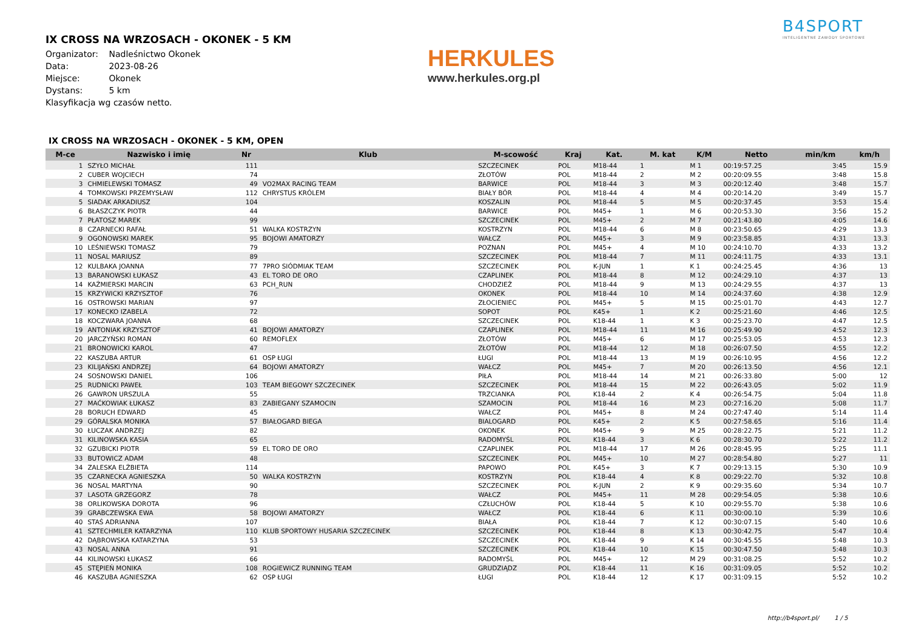B4SPORT
INTELIGENTNE ZAWODY SPORTOWE
HERKULES
www.herkules.org.pl
IX CROSS NA WRZOSACH - OKONEK - 5 KM
Organizator: Nadleśnictwo Okonek
Data: 2023-08-26
Miejsce: Okonek
Dystans: 5 km
Klasyfikacja wg czasów netto.
IX CROSS NA WRZOSACH - OKONEK - 5 KM, OPEN
| M-ce | Nazwisko i imię | Nr | Klub | M-scowość | Kraj | Kat. | M. kat | K/M | Netto | min/km | km/h |
| --- | --- | --- | --- | --- | --- | --- | --- | --- | --- | --- | --- |
| 1 | SZYŁO MICHAŁ | 111 | | SZCZECINEK | POL | M18-44 | 1 | M 1 | 00:19:57.25 | 3:45 | 15.9 |
| 2 | CUBER WOJCIECH | 74 | | ZŁOTÓW | POL | M18-44 | 2 | M 2 | 00:20:09.55 | 3:48 | 15.8 |
| 3 | CHMIELEWSKI TOMASZ | 49 | VO2MAX RACING TEAM | BARWICE | POL | M18-44 | 3 | M 3 | 00:20:12.40 | 3:48 | 15.7 |
| 4 | TOMKOWSKI PRZEMYSŁAW | 112 | CHRYSTUS KRÓLEM | BIAŁY BÓR | POL | M18-44 | 4 | M 4 | 00:20:14.20 | 3:49 | 15.7 |
| 5 | SIADAK ARKADIUSZ | 104 | | KOSZALIN | POL | M18-44 | 5 | M 5 | 00:20:37.45 | 3:53 | 15.4 |
| 6 | BŁASZCZYK PIOTR | 44 | | BARWICE | POL | M45+ | 1 | M 6 | 00:20:53.30 | 3:56 | 15.2 |
| 7 | PŁATOSZ MAREK | 99 | | SZCZECINEK | POL | M45+ | 2 | M 7 | 00:21:43.80 | 4:05 | 14.6 |
| 8 | CZARNECKI RAFAŁ | 51 | WALKA KOSTRZYN | KOSTRZYN | POL | M18-44 | 6 | M 8 | 00:23:50.65 | 4:29 | 13.3 |
| 9 | OGONOWSKI MAREK | 95 | BOJOWI AMATORZY | WAŁCZ | POL | M45+ | 3 | M 9 | 00:23:58.85 | 4:31 | 13.3 |
| 10 | LEŚNIEWSKI TOMASZ | 79 | | POZNAN | POL | M45+ | 4 | M 10 | 00:24:10.70 | 4:33 | 13.2 |
| 11 | NOSAL MARIUSZ | 89 | | SZCZECINEK | POL | M18-44 | 7 | M 11 | 00:24:11.75 | 4:33 | 13.1 |
| 12 | KULBAKA JOANNA | 77 | 7PRO SIÓDMIAK TEAM | SZCZECINEK | POL | K-JUN | 1 | K 1 | 00:24:25.45 | 4:36 | 13 |
| 13 | BARANOWSKI ŁUKASZ | 43 | EL TORO DE ORO | CZAPLINEK | POL | M18-44 | 8 | M 12 | 00:24:29.10 | 4:37 | 13 |
| 14 | KAŹMIERSKI MARCIN | 63 | PCH_RUN | CHODZIEŻ | POL | M18-44 | 9 | M 13 | 00:24:29.55 | 4:37 | 13 |
| 15 | KRZYWICKI KRZYSZTOF | 76 | | OKONEK | POL | M18-44 | 10 | M 14 | 00:24:37.60 | 4:38 | 12.9 |
| 16 | OSTROWSKI MARIAN | 97 | | ZŁOCIENIEC | POL | M45+ | 5 | M 15 | 00:25:01.70 | 4:43 | 12.7 |
| 17 | KONECKO IZABELA | 72 | | SOPOT | POL | K45+ | 1 | K 2 | 00:25:21.60 | 4:46 | 12.5 |
| 18 | KOCZWARA JOANNA | 68 | | SZCZECINEK | POL | K18-44 | 1 | K 3 | 00:25:23.70 | 4:47 | 12.5 |
| 19 | ANTONIAK KRZYSZTOF | 41 | BOJOWI AMATORZY | CZAPLINEK | POL | M18-44 | 11 | M 16 | 00:25:49.90 | 4:52 | 12.3 |
| 20 | JARCZYŃSKI ROMAN | 60 | REMOFLEX | ZŁOTÓW | POL | M45+ | 6 | M 17 | 00:25:53.05 | 4:53 | 12.3 |
| 21 | BRONOWICKI KAROL | 47 | | ZŁOTÓW | POL | M18-44 | 12 | M 18 | 00:26:07.50 | 4:55 | 12.2 |
| 22 | KASZUBA ARTUR | 61 | OSP ŁUGI | ŁUGI | POL | M18-44 | 13 | M 19 | 00:26:10.95 | 4:56 | 12.2 |
| 23 | KILIJAŃSKI ANDRZEJ | 64 | BOJOWI AMATORZY | WAŁCZ | POL | M45+ | 7 | M 20 | 00:26:13.50 | 4:56 | 12.1 |
| 24 | SOSNOWSKI DANIEL | 106 | | PIŁA | POL | M18-44 | 14 | M 21 | 00:26:33.80 | 5:00 | 12 |
| 25 | RUDNICKI PAWEŁ | 103 | TEAM BIEGOWY SZCZECINEK | SZCZECINEK | POL | M18-44 | 15 | M 22 | 00:26:43.05 | 5:02 | 11.9 |
| 26 | GAWRON URSZULA | 55 | | TRZCIANKA | POL | K18-44 | 2 | K 4 | 00:26:54.75 | 5:04 | 11.8 |
| 27 | MAĆKOWIAK ŁUKASZ | 83 | ZABIEGANY SZAMOCIN | SZAMOCIN | POL | M18-44 | 16 | M 23 | 00:27:16.20 | 5:08 | 11.7 |
| 28 | BORUCH EDWARD | 45 | | WAŁCZ | POL | M45+ | 8 | M 24 | 00:27:47.40 | 5:14 | 11.4 |
| 29 | GÓRALSKA MONIKA | 57 | BIAŁOGARD BIEGA | BIALOGARD | POL | K45+ | 2 | K 5 | 00:27:58.65 | 5:16 | 11.4 |
| 30 | ŁUCZAK ANDRZEJ | 82 | | OKONEK | POL | M45+ | 9 | M 25 | 00:28:22.75 | 5:21 | 11.2 |
| 31 | KILINOWSKA KASIA | 65 | | RADOMYŚL | POL | K18-44 | 3 | K 6 | 00:28:30.70 | 5:22 | 11.2 |
| 32 | GZUBICKI PIOTR | 59 | EL TORO DE ORO | CZAPLINEK | POL | M18-44 | 17 | M 26 | 00:28:45.95 | 5:25 | 11.1 |
| 33 | BUTOWICZ ADAM | 48 | | SZCZECINEK | POL | M45+ | 10 | M 27 | 00:28:54.80 | 5:27 | 11 |
| 34 | ZALESKA ELŻBIETA | 114 | | PAPOWO | POL | K45+ | 3 | K 7 | 00:29:13.15 | 5:30 | 10.9 |
| 35 | CZARNECKA AGNIESZKA | 50 | WALKA KOSTRZYN | KOSTRZYN | POL | K18-44 | 4 | K 8 | 00:29:22.70 | 5:32 | 10.8 |
| 36 | NOSAL MARTYNA | 90 | | SZCZECINEK | POL | K-JUN | 2 | K 9 | 00:29:35.60 | 5:34 | 10.7 |
| 37 | LASOTA GRZEGORZ | 78 | | WAŁCZ | POL | M45+ | 11 | M 28 | 00:29:54.05 | 5:38 | 10.6 |
| 38 | ORLIKOWSKA DOROTA | 96 | | CZŁUCHÓW | POL | K18-44 | 5 | K 10 | 00:29:55.70 | 5:38 | 10.6 |
| 39 | GRABCZEWSKA EWA | 58 | BOJOWI AMATORZY | WAŁCZ | POL | K18-44 | 6 | K 11 | 00:30:00.10 | 5:39 | 10.6 |
| 40 | STAŚ ADRIANNA | 107 | | BIAŁA | POL | K18-44 | 7 | K 12 | 00:30:07.15 | 5:40 | 10.6 |
| 41 | SZTECHMILER KATARZYNA | 110 | KLUB SPORTOWY HUSARIA SZCZECINEK | SZCZECINEK | POL | K18-44 | 8 | K 13 | 00:30:42.75 | 5:47 | 10.4 |
| 42 | DĄBROWSKA KATARZYNA | 53 | | SZCZECINEK | POL | K18-44 | 9 | K 14 | 00:30:45.55 | 5:48 | 10.3 |
| 43 | NOSAL ANNA | 91 | | SZCZECINEK | POL | K18-44 | 10 | K 15 | 00:30:47.50 | 5:48 | 10.3 |
| 44 | KILINOWSKI ŁUKASZ | 66 | | RADOMYŚL | POL | M45+ | 12 | M 29 | 00:31:08.25 | 5:52 | 10.2 |
| 45 | STĘPIEŃ MONIKA | 108 | ROGIEWICZ RUNNING TEAM | GRUDZIĄDZ | POL | K18-44 | 11 | K 16 | 00:31:09.05 | 5:52 | 10.2 |
| 46 | KASZUBA AGNIESZKA | 62 | OSP ŁUGI | ŁUGI | POL | K18-44 | 12 | K 17 | 00:31:09.15 | 5:52 | 10.2 |
http://b4sport.pl/ 1 / 5